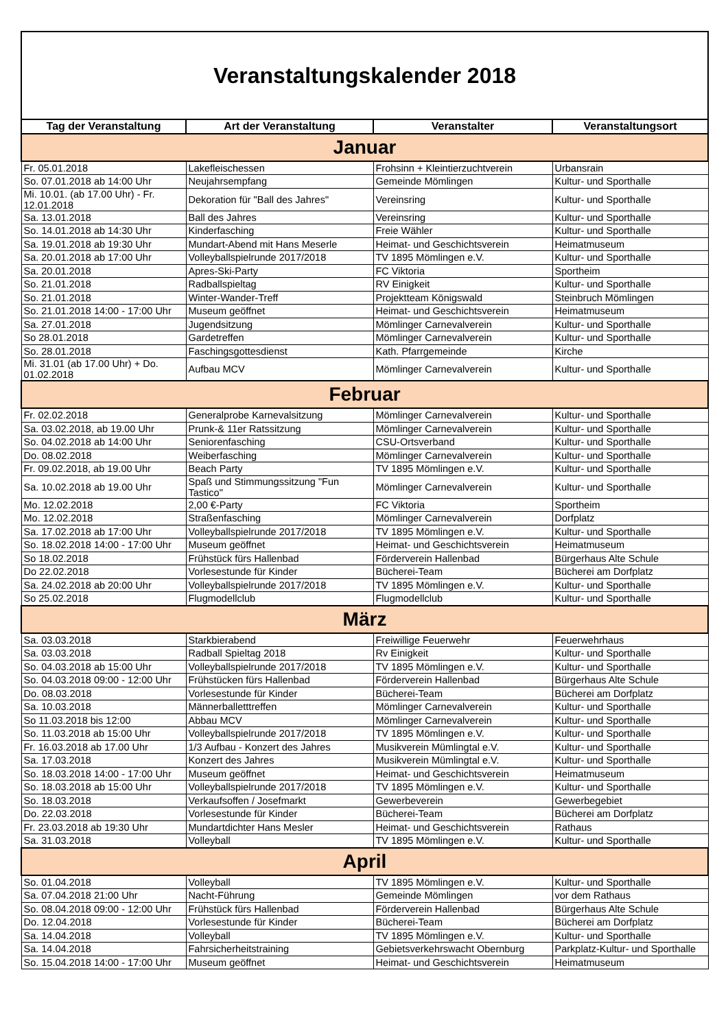| Veranstaltungskalender 2018 | | | |
| Tag der Veranstaltung | Art der Veranstaltung | Veranstalter | Veranstaltungsort |
| Januar | | | |
| Fr. 05.01.2018 | Lakefleischessen | Frohsinn + Kleintierzuchtverein | Urbansrain |
| So. 07.01.2018 ab 14:00 Uhr | Neujahrsempfang | Gemeinde Mömlingen | Kultur- und Sporthalle |
| Mi. 10.01. (ab 17.00 Uhr) - Fr. 12.01.2018 | Dekoration für "Ball des Jahres" | Vereinsring | Kultur- und Sporthalle |
| Sa. 13.01.2018 | Ball des Jahres | Vereinsring | Kultur- und Sporthalle |
| So. 14.01.2018 ab 14:30 Uhr | Kinderfasching | Freie Wähler | Kultur- und Sporthalle |
| Sa. 19.01.2018 ab 19:30 Uhr | Mundart-Abend mit Hans Meserle | Heimat- und Geschichtsverein | Heimatmuseum |
| Sa. 20.01.2018 ab 17:00 Uhr | Volleyballspielrunde 2017/2018 | TV 1895 Mömlingen e.V. | Kultur- und Sporthalle |
| Sa. 20.01.2018 | Apres-Ski-Party | FC Viktoria | Sportheim |
| So. 21.01.2018 | Radballspieltag | RV Einigkeit | Kultur- und Sporthalle |
| So. 21.01.2018 | Winter-Wander-Treff | Projektteam Königswald | Steinbruch Mömlingen |
| So. 21.01.2018 14:00 - 17:00 Uhr | Museum geöffnet | Heimat- und Geschichtsverein | Heimatmuseum |
| Sa. 27.01.2018 | Jugendsitzung | Mömlinger Carnevalverein | Kultur- und Sporthalle |
| So 28.01.2018 | Gardetreffen | Mömlinger Carnevalverein | Kultur- und Sporthalle |
| So. 28.01.2018 | Faschingsgottesdienst | Kath. Pfarrgemeinde | Kirche |
| Mi. 31.01 (ab 17.00 Uhr) + Do. 01.02.2018 | Aufbau MCV | Mömlinger Carnevalverein | Kultur- und Sporthalle |
| Februar | | | |
| Fr. 02.02.2018 | Generalprobe Karnevalsitzung | Mömlinger Carnevalverein | Kultur- und Sporthalle |
| Sa. 03.02.2018, ab 19.00 Uhr | Prunk-& 11er Ratssitzung | Mömlinger Carnevalverein | Kultur- und Sporthalle |
| So. 04.02.2018 ab 14:00 Uhr | Seniorenfasching | CSU-Ortsverband | Kultur- und Sporthalle |
| Do. 08.02.2018 | Weiberfasching | Mömlinger Carnevalverein | Kultur- und Sporthalle |
| Fr. 09.02.2018, ab 19.00 Uhr | Beach Party | TV 1895 Mömlingen e.V. | Kultur- und Sporthalle |
| Sa. 10.02.2018 ab 19.00 Uhr | Spaß und Stimmungssitzung "Fun Tastico" | Mömlinger Carnevalverein | Kultur- und Sporthalle |
| Mo. 12.02.2018 | 2,00 €-Party | FC Viktoria | Sportheim |
| Mo. 12.02.2018 | Straßenfasching | Mömlinger Carnevalverein | Dorfplatz |
| Sa. 17.02.2018 ab 17:00 Uhr | Volleyballspielrunde 2017/2018 | TV 1895 Mömlingen e.V. | Kultur- und Sporthalle |
| So. 18.02.2018 14:00 - 17:00 Uhr | Museum geöffnet | Heimat- und Geschichtsverein | Heimatmuseum |
| So 18.02.2018 | Frühstück fürs Hallenbad | Förderverein Hallenbad | Bürgerhaus Alte Schule |
| Do 22.02.2018 | Vorlesestunde für Kinder | Bücherei-Team | Bücherei am Dorfplatz |
| Sa. 24.02.2018 ab 20:00 Uhr | Volleyballspielrunde 2017/2018 | TV 1895 Mömlingen e.V. | Kultur- und Sporthalle |
| So 25.02.2018 | Flugmodellclub | Flugmodellclub | Kultur- und Sporthalle |
| März | | | |
| Sa. 03.03.2018 | Starkbierabend | Freiwillige Feuerwehr | Feuerwehrhaus |
| Sa. 03.03.2018 | Radball Spieltag 2018 | Rv Einigkeit | Kultur- und Sporthalle |
| So. 04.03.2018 ab 15:00 Uhr | Volleyballspielrunde 2017/2018 | TV 1895 Mömlingen e.V. | Kultur- und Sporthalle |
| So. 04.03.2018 09:00 - 12:00 Uhr | Frühstücken fürs Hallenbad | Förderverein Hallenbad | Bürgerhaus Alte Schule |
| Do. 08.03.2018 | Vorlesestunde für Kinder | Bücherei-Team | Bücherei am Dorfplatz |
| Sa. 10.03.2018 | Männerballetttreffen | Mömlinger Carnevalverein | Kultur- und Sporthalle |
| So 11.03.2018 bis 12:00 | Abbau MCV | Mömlinger Carnevalverein | Kultur- und Sporthalle |
| So. 11.03.2018 ab 15:00 Uhr | Volleyballspielrunde 2017/2018 | TV 1895 Mömlingen e.V. | Kultur- und Sporthalle |
| Fr. 16.03.2018 ab 17.00 Uhr | 1/3 Aufbau - Konzert des Jahres | Musikverein Mümlingtal e.V. | Kultur- und Sporthalle |
| Sa. 17.03.2018 | Konzert des Jahres | Musikverein Mümlingtal e.V. | Kultur- und Sporthalle |
| So. 18.03.2018 14:00 - 17:00 Uhr | Museum geöffnet | Heimat- und Geschichtsverein | Heimatmuseum |
| So. 18.03.2018 ab 15:00 Uhr | Volleyballspielrunde 2017/2018 | TV 1895 Mömlingen e.V. | Kultur- und Sporthalle |
| So. 18.03.2018 | Verkaufsoffen / Josefmarkt | Gewerbeverein | Gewerbegebiet |
| Do. 22.03.2018 | Vorlesestunde für Kinder | Bücherei-Team | Bücherei am Dorfplatz |
| Fr. 23.03.2018 ab 19:30 Uhr | Mundartdichter Hans Mesler | Heimat- und Geschichtsverein | Rathaus |
| Sa. 31.03.2018 | Volleyball | TV 1895 Mömlingen e.V. | Kultur- und Sporthalle |
| April | | | |
| So. 01.04.2018 | Volleyball | TV 1895 Mömlingen e.V. | Kultur- und Sporthalle |
| Sa. 07.04.2018 21:00 Uhr | Nacht-Führung | Gemeinde Mömlingen | vor dem Rathaus |
| So. 08.04.2018 09:00 - 12:00 Uhr | Frühstück fürs Hallenbad | Förderverein Hallenbad | Bürgerhaus Alte Schule |
| Do. 12.04.2018 | Vorlesestunde für Kinder | Bücherei-Team | Bücherei am Dorfplatz |
| Sa. 14.04.2018 | Volleyball | TV 1895 Mömlingen e.V. | Kultur- und Sporthalle |
| Sa. 14.04.2018 | Fahrsicherheitstraining | Gebietsverkehrswacht Obernburg | Parkplatz-Kultur- und Sporthalle |
| So. 15.04.2018 14:00 - 17:00 Uhr | Museum geöffnet | Heimat- und Geschichtsverein | Heimatmuseum |